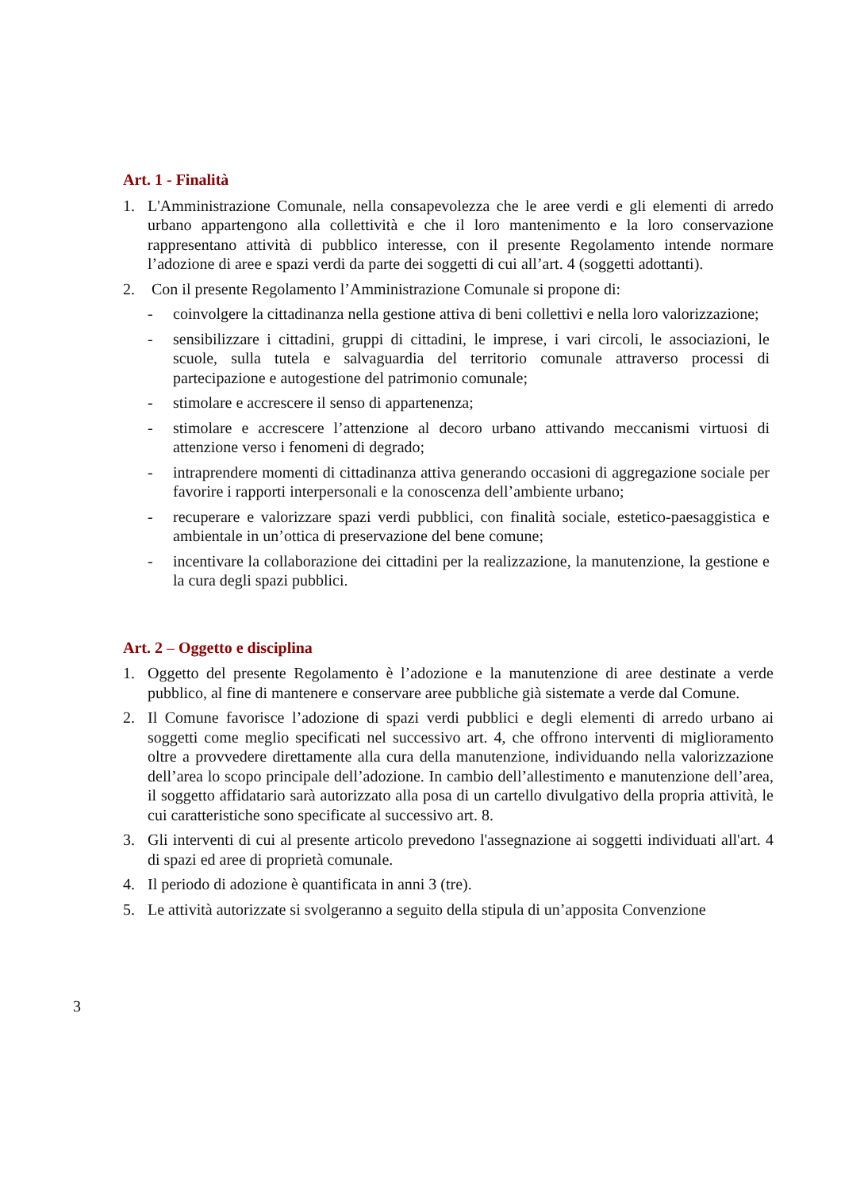Art. 1 - Finalità
1. L'Amministrazione Comunale, nella consapevolezza che le aree verdi e gli elementi di arredo urbano appartengono alla collettività e che il loro mantenimento e la loro conservazione rappresentano attività di pubblico interesse, con il presente Regolamento intende normare l’adozione di aree e spazi verdi da parte dei soggetti di cui all’art. 4 (soggetti adottanti).
2. Con il presente Regolamento l’Amministrazione Comunale si propone di:
- coinvolgere la cittadinanza nella gestione attiva di beni collettivi e nella loro valorizzazione;
- sensibilizzare i cittadini, gruppi di cittadini, le imprese, i vari circoli, le associazioni, le scuole, sulla tutela e salvaguardia del territorio comunale attraverso processi di partecipazione e autogestione del patrimonio comunale;
- stimolare e accrescere il senso di appartenenza;
- stimolare e accrescere l’attenzione al decoro urbano attivando meccanismi virtuosi di attenzione verso i fenomeni di degrado;
- intraprendere momenti di cittadinanza attiva generando occasioni di aggregazione sociale per favorire i rapporti interpersonali e la conoscenza dell’ambiente urbano;
- recuperare e valorizzare spazi verdi pubblici, con finalità sociale, estetico-paesaggistica e ambientale in un’ottica di preservazione del bene comune;
- incentivare la collaborazione dei cittadini per la realizzazione, la manutenzione, la gestione e la cura degli spazi pubblici.
Art. 2 – Oggetto e disciplina
1. Oggetto del presente Regolamento è l’adozione e la manutenzione di aree destinate a verde pubblico, al fine di mantenere e conservare aree pubbliche già sistemate a verde dal Comune.
2. Il Comune favorisce l’adozione di spazi verdi pubblici e degli elementi di arredo urbano ai soggetti come meglio specificati nel successivo art. 4, che offrono interventi di miglioramento oltre a provvedere direttamente alla cura della manutenzione, individuando nella valorizzazione dell’area lo scopo principale dell’adozione. In cambio dell’allestimento e manutenzione dell’area, il soggetto affidatario sarà autorizzato alla posa di un cartello divulgativo della propria attività, le cui caratteristiche sono specificate al successivo art. 8.
3. Gli interventi di cui al presente articolo prevedono l'assegnazione ai soggetti individuati all'art. 4 di spazi ed aree di proprietà comunale.
4. Il periodo di adozione è quantificata in anni 3 (tre).
5. Le attività autorizzate si svolgeranno a seguito della stipula di un’apposita Convenzione
3